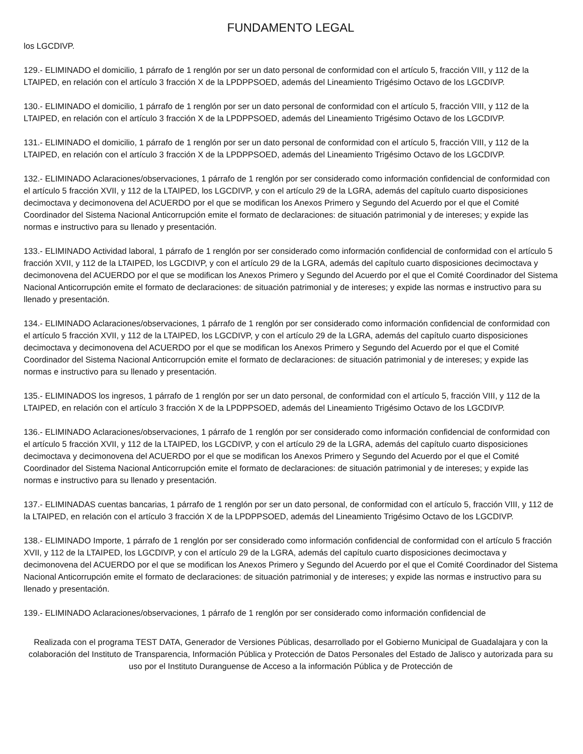FUNDAMENTO LEGAL
los LGCDIVP.
129.- ELIMINADO el domicilio, 1 párrafo de 1 renglón por ser un dato personal de conformidad con el artículo 5, fracción VIII, y 112 de la LTAIPED, en relación con el artículo 3 fracción X de la LPDPPSOED, además del Lineamiento Trigésimo Octavo de los LGCDIVP.
130.- ELIMINADO el domicilio, 1 párrafo de 1 renglón por ser un dato personal de conformidad con el artículo 5, fracción VIII, y 112 de la LTAIPED, en relación con el artículo 3 fracción X de la LPDPPSOED, además del Lineamiento Trigésimo Octavo de los LGCDIVP.
131.- ELIMINADO el domicilio, 1 párrafo de 1 renglón por ser un dato personal de conformidad con el artículo 5, fracción VIII, y 112 de la LTAIPED, en relación con el artículo 3 fracción X de la LPDPPSOED, además del Lineamiento Trigésimo Octavo de los LGCDIVP.
132.- ELIMINADO Aclaraciones/observaciones, 1 párrafo de 1 renglón por ser considerado como información confidencial de conformidad con el artículo 5 fracción XVII, y 112 de la LTAIPED, los LGCDIVP, y con el artículo 29 de la LGRA, además del capítulo cuarto disposiciones decimoctava y decimonovena del ACUERDO por el que se modifican los Anexos Primero y Segundo del Acuerdo por el que el Comité Coordinador del Sistema Nacional Anticorrupción emite el formato de declaraciones: de situación patrimonial y de intereses; y expide las normas e instructivo para su llenado y presentación.
133.- ELIMINADO Actividad laboral, 1 párrafo de 1 renglón por ser considerado como información confidencial de conformidad con el artículo 5 fracción XVII, y 112 de la LTAIPED, los LGCDIVP, y con el artículo 29 de la LGRA, además del capítulo cuarto disposiciones decimoctava y decimonovena del ACUERDO por el que se modifican los Anexos Primero y Segundo del Acuerdo por el que el Comité Coordinador del Sistema Nacional Anticorrupción emite el formato de declaraciones: de situación patrimonial y de intereses; y expide las normas e instructivo para su llenado y presentación.
134.- ELIMINADO Aclaraciones/observaciones, 1 párrafo de 1 renglón por ser considerado como información confidencial de conformidad con el artículo 5 fracción XVII, y 112 de la LTAIPED, los LGCDIVP, y con el artículo 29 de la LGRA, además del capítulo cuarto disposiciones decimoctava y decimonovena del ACUERDO por el que se modifican los Anexos Primero y Segundo del Acuerdo por el que el Comité Coordinador del Sistema Nacional Anticorrupción emite el formato de declaraciones: de situación patrimonial y de intereses; y expide las normas e instructivo para su llenado y presentación.
135.- ELIMINADOS los ingresos, 1 párrafo de 1 renglón por ser un dato personal, de conformidad con el artículo 5, fracción VIII, y 112 de la LTAIPED, en relación con el artículo 3 fracción X de la LPDPPSOED, además del Lineamiento Trigésimo Octavo de los LGCDIVP.
136.- ELIMINADO Aclaraciones/observaciones, 1 párrafo de 1 renglón por ser considerado como información confidencial de conformidad con el artículo 5 fracción XVII, y 112 de la LTAIPED, los LGCDIVP, y con el artículo 29 de la LGRA, además del capítulo cuarto disposiciones decimoctava y decimonovena del ACUERDO por el que se modifican los Anexos Primero y Segundo del Acuerdo por el que el Comité Coordinador del Sistema Nacional Anticorrupción emite el formato de declaraciones: de situación patrimonial y de intereses; y expide las normas e instructivo para su llenado y presentación.
137.- ELIMINADAS cuentas bancarias, 1 párrafo de 1 renglón por ser un dato personal, de conformidad con el artículo 5, fracción VIII, y 112 de la LTAIPED, en relación con el artículo 3 fracción X de la LPDPPSOED, además del Lineamiento Trigésimo Octavo de los LGCDIVP.
138.- ELIMINADO Importe, 1 párrafo de 1 renglón por ser considerado como información confidencial de conformidad con el artículo 5 fracción XVII, y 112 de la LTAIPED, los LGCDIVP, y con el artículo 29 de la LGRA, además del capítulo cuarto disposiciones decimoctava y decimonovena del ACUERDO por el que se modifican los Anexos Primero y Segundo del Acuerdo por el que el Comité Coordinador del Sistema Nacional Anticorrupción emite el formato de declaraciones: de situación patrimonial y de intereses; y expide las normas e instructivo para su llenado y presentación.
139.- ELIMINADO Aclaraciones/observaciones, 1 párrafo de 1 renglón por ser considerado como información confidencial de
Realizada con el programa TEST DATA, Generador de Versiones Públicas, desarrollado por el Gobierno Municipal de Guadalajara y con la colaboración del Instituto de Transparencia, Información Pública y Protección de Datos Personales del Estado de Jalisco y autorizada para su uso por el Instituto Duranguense de Acceso a la información Pública y de Protección de